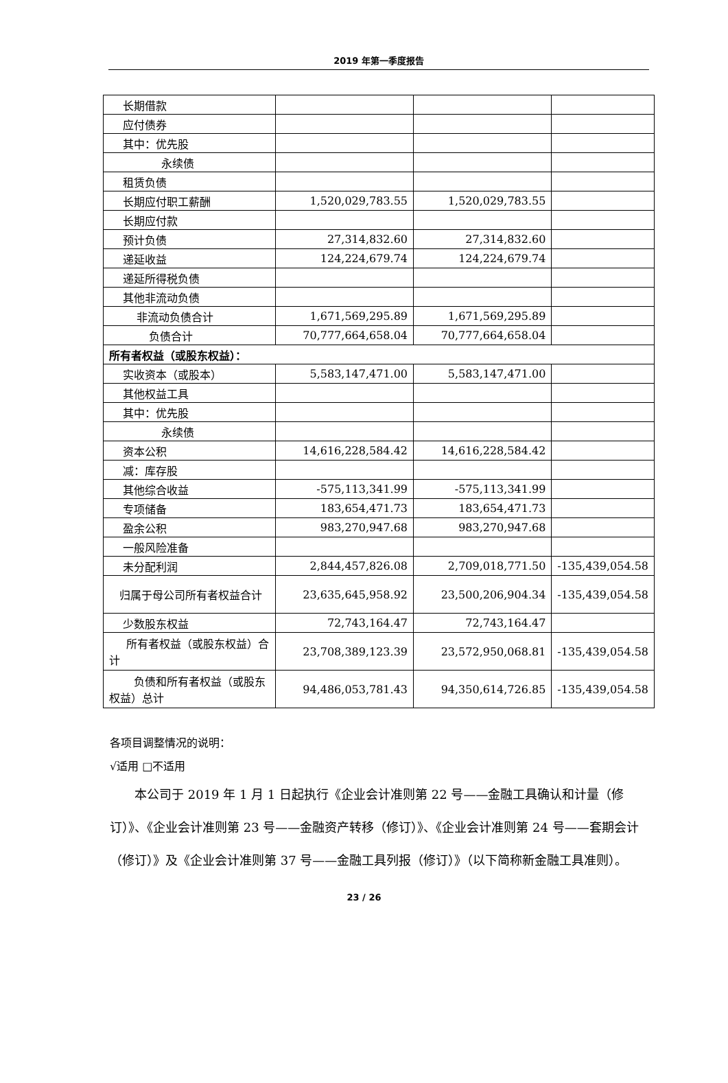2019 年第一季度报告
| 长期借款 | | | |
| 应付债券 | | | |
| 其中：优先股 | | | |
| 永续债 | | | |
| 租赁负债 | | | |
| 长期应付职工薪酬 | 1,520,029,783.55 | 1,520,029,783.55 | |
| 长期应付款 | | | |
| 预计负债 | 27,314,832.60 | 27,314,832.60 | |
| 递延收益 | 124,224,679.74 | 124,224,679.74 | |
| 递延所得税负债 | | | |
| 其他非流动负债 | | | |
| 非流动负债合计 | 1,671,569,295.89 | 1,671,569,295.89 | |
| 负债合计 | 70,777,664,658.04 | 70,777,664,658.04 | |
| 所有者权益（或股东权益）： | | | |
| 实收资本（或股本） | 5,583,147,471.00 | 5,583,147,471.00 | |
| 其他权益工具 | | | |
| 其中：优先股 | | | |
| 永续债 | | | |
| 资本公积 | 14,616,228,584.42 | 14,616,228,584.42 | |
| 减：库存股 | | | |
| 其他综合收益 | -575,113,341.99 | -575,113,341.99 | |
| 专项储备 | 183,654,471.73 | 183,654,471.73 | |
| 盈余公积 | 983,270,947.68 | 983,270,947.68 | |
| 一般风险准备 | | | |
| 未分配利润 | 2,844,457,826.08 | 2,709,018,771.50 | -135,439,054.58 |
| 归属于母公司所有者权益合计 | 23,635,645,958.92 | 23,500,206,904.34 | -135,439,054.58 |
| 少数股东权益 | 72,743,164.47 | 72,743,164.47 | |
| 所有者权益（或股东权益）合计 | 23,708,389,123.39 | 23,572,950,068.81 | -135,439,054.58 |
| 负债和所有者权益（或股东权益）总计 | 94,486,053,781.43 | 94,350,614,726.85 | -135,439,054.58 |
各项目调整情况的说明：
√适用 □不适用
本公司于 2019 年 1 月 1 日起执行《企业会计准则第 22 号——金融工具确认和计量（修订）》、《企业会计准则第 23 号——金融资产转移（修订）》、《企业会计准则第 24 号——套期会计（修订）》及《企业会计准则第 37 号——金融工具列报（修订）》（以下简称新金融工具准则）。
23 / 26